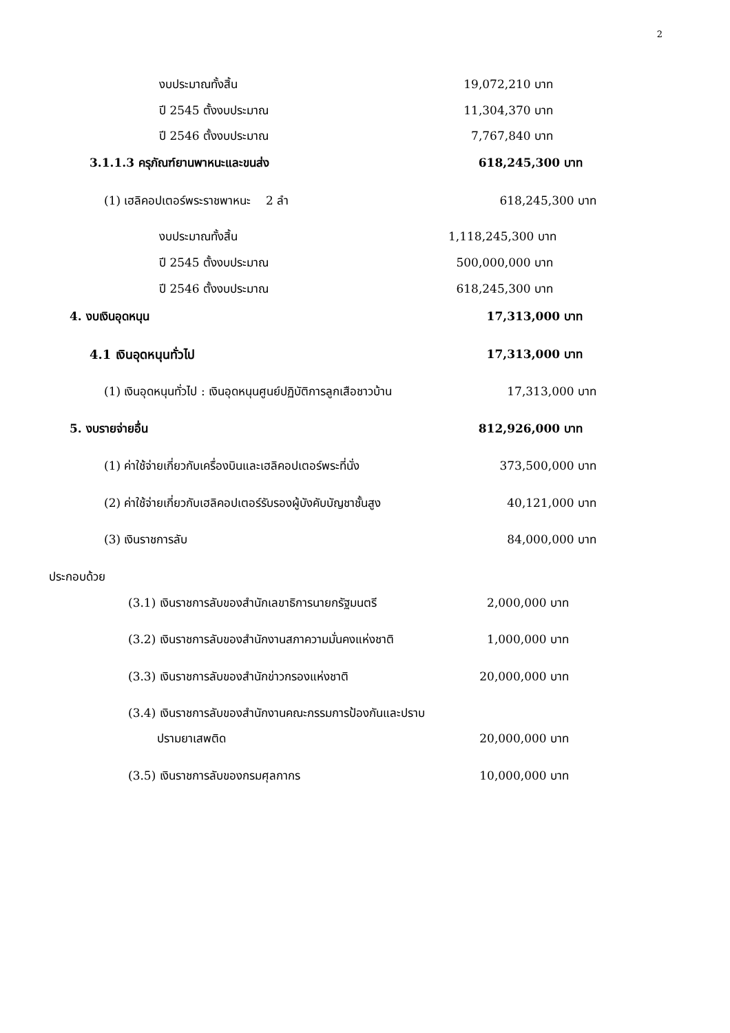2
งบประมาณทั้งสิ้น 19,072,210 บาท
ปี 2545 ตั้งงบประมาณ 11,304,370 บาท
ปี 2546 ตั้งงบประมาณ 7,767,840 บาท
3.1.1.3 ครุภัณฑ์ยานพาหนะและขนส่ง 618,245,300 บาท
(1) เฮลิคอปเตอร์พระราชพาหนะ 2 ลำ 618,245,300 บาท
งบประมาณทั้งสิ้น 1,118,245,300 บาท
ปี 2545 ตั้งงบประมาณ 500,000,000 บาท
ปี 2546 ตั้งงบประมาณ 618,245,300 บาท
4. งบเงินอุดหนุน 17,313,000 บาท
4.1 เงินอุดหนุนทั่วไป 17,313,000 บาท
(1) เงินอุดหนุนทั่วไป : เงินอุดหนุนศูนย์ปฏิบัติการลูกเสือชาวบ้าน 17,313,000 บาท
5. งบรายจ่ายอื่น 812,926,000 บาท
(1) ค่าใช้จ่ายเกี่ยวกับเครื่องบินและเฮลิคอปเตอร์พระที่นั่ง 373,500,000 บาท
(2) ค่าใช้จ่ายเกี่ยวกับเฮลิคอปเตอร์รับรองผู้บังคับบัญชาชั้นสูง 40,121,000 บาท
(3) เงินราชการลับ 84,000,000 บาท
ประกอบด้วย
(3.1) เงินราชการลับของสำนักเลขาธิการนายกรัฐมนตรี 2,000,000 บาท
(3.2) เงินราชการลับของสำนักงานสภาความมั่นคงแห่งชาติ 1,000,000 บาท
(3.3) เงินราชการลับของสำนักข่าวกรองแห่งชาติ 20,000,000 บาท
(3.4) เงินราชการลับของสำนักงานคณะกรรมการป้องกันและปราบ
ปรามยาเสพติด 20,000,000 บาท
(3.5) เงินราชการลับของกรมศุลกากร 10,000,000 บาท